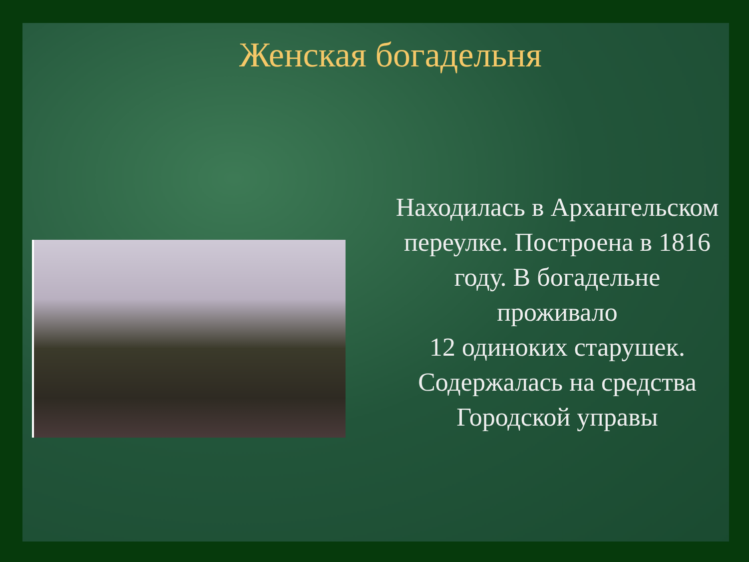Женская богадельня
Находилась в Архангельском переулке. Построена в 1816 году. В богадельне проживало
12 одиноких старушек. Содержалась на средства Городской управы